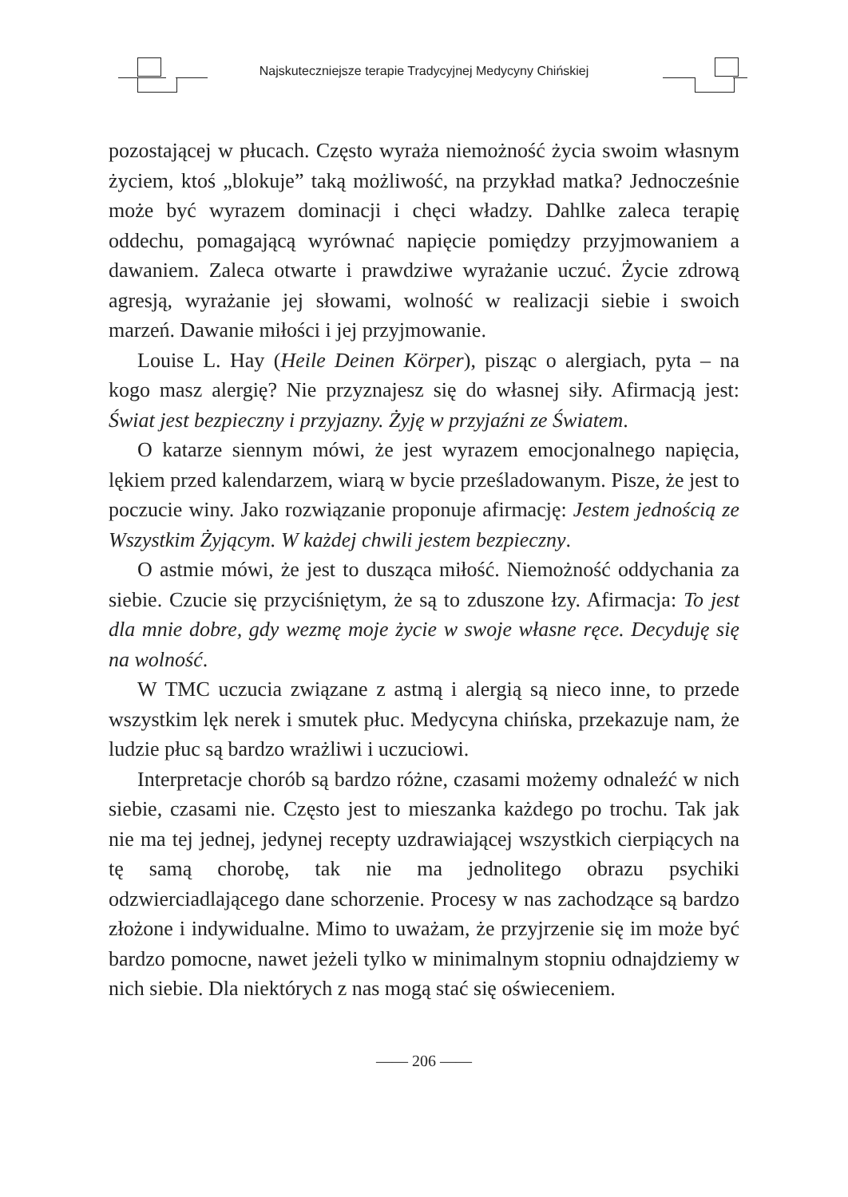Najskuteczniejsze terapie Tradycyjnej Medycyny Chińskiej
pozostającej w płucach. Często wyraża niemożność życia swoim własnym życiem, ktoś „blokuje” taką możliwość, na przykład matka? Jednocześnie może być wyrazem dominacji i chęci władzy. Dahlke zaleca terapię oddechu, pomagającą wyrównać napięcie pomiędzy przyjmowaniem a dawaniem. Zaleca otwarte i prawdziwe wyrażanie uczuć. Życie zdrową agresją, wyrażanie jej słowami, wolność w realizacji siebie i swoich marzeń. Dawanie miłości i jej przyjmowanie.
Louise L. Hay (Heile Deinen Körper), pisząc o alergiach, pyta – na kogo masz alergię? Nie przyznajesz się do własnej siły. Afirmacją jest: Świat jest bezpieczny i przyjazny. Żyję w przyjaźni ze Światem.
O katarze siennym mówi, że jest wyrazem emocjonalnego napięcia, lękiem przed kalendarzem, wiarą w bycie prześladowanym. Pisze, że jest to poczucie winy. Jako rozwiązanie proponuje afirmację: Jestem jednością ze Wszystkim Żyjącym. W każdej chwili jestem bezpieczny.
O astmie mówi, że jest to dusząca miłość. Niemożność oddychania za siebie. Czucie się przyciśniętym, że są to zduszone łzy. Afirmacja: To jest dla mnie dobre, gdy wezmę moje życie w swoje własne ręce. Decyduję się na wolność.
W TMC uczucia związane z astmą i alergią są nieco inne, to przede wszystkim lęk nerek i smutek płuc. Medycyna chińska, przekazuje nam, że ludzie płuc są bardzo wrażliwi i uczuciowi.
Interpretacje chorób są bardzo różne, czasami możemy odnaleźć w nich siebie, czasami nie. Często jest to mieszanka każdego po trochu. Tak jak nie ma tej jednej, jedynej recepty uzdrawiającej wszystkich cierpiących na tę samą chorobę, tak nie ma jednolitego obrazu psychiki odzwierciadlającego dane schorzenie. Procesy w nas zachodzące są bardzo złożone i indywidualne. Mimo to uważam, że przyjrzenie się im może być bardzo pomocne, nawet jeżeli tylko w minimalnym stopniu odnajdziemy w nich siebie. Dla niektórych z nas mogą stać się oświeceniem.
—— 206 ——